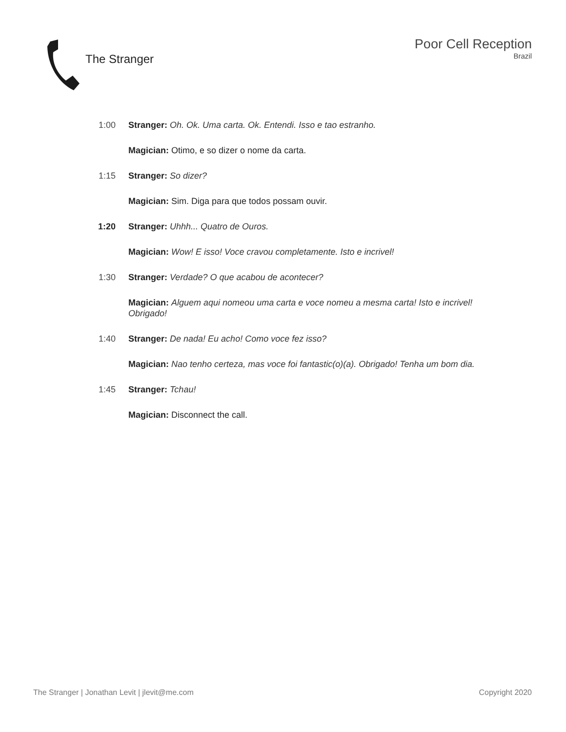The Stranger
Poor Cell Reception
Brazil
1:00 Stranger: Oh. Ok. Uma carta. Ok. Entendi. Isso e tao estranho.
Magician: Otimo, e so dizer o nome da carta.
1:15 Stranger: So dizer?
Magician: Sim. Diga para que todos possam ouvir.
1:20 Stranger: Uhhh... Quatro de Ouros.
Magician: Wow! E isso! Voce cravou completamente. Isto e incrivel!
1:30 Stranger: Verdade? O que acabou de acontecer?
Magician: Alguem aqui nomeou uma carta e voce nomeu a mesma carta! Isto e incrivel! Obrigado!
1:40 Stranger: De nada! Eu acho! Como voce fez isso?
Magician: Nao tenho certeza, mas voce foi fantastic(o)(a). Obrigado! Tenha um bom dia.
1:45 Stranger: Tchau!
Magician: Disconnect the call.
The Stranger | Jonathan Levit | jlevit@me.com Copyright 2020